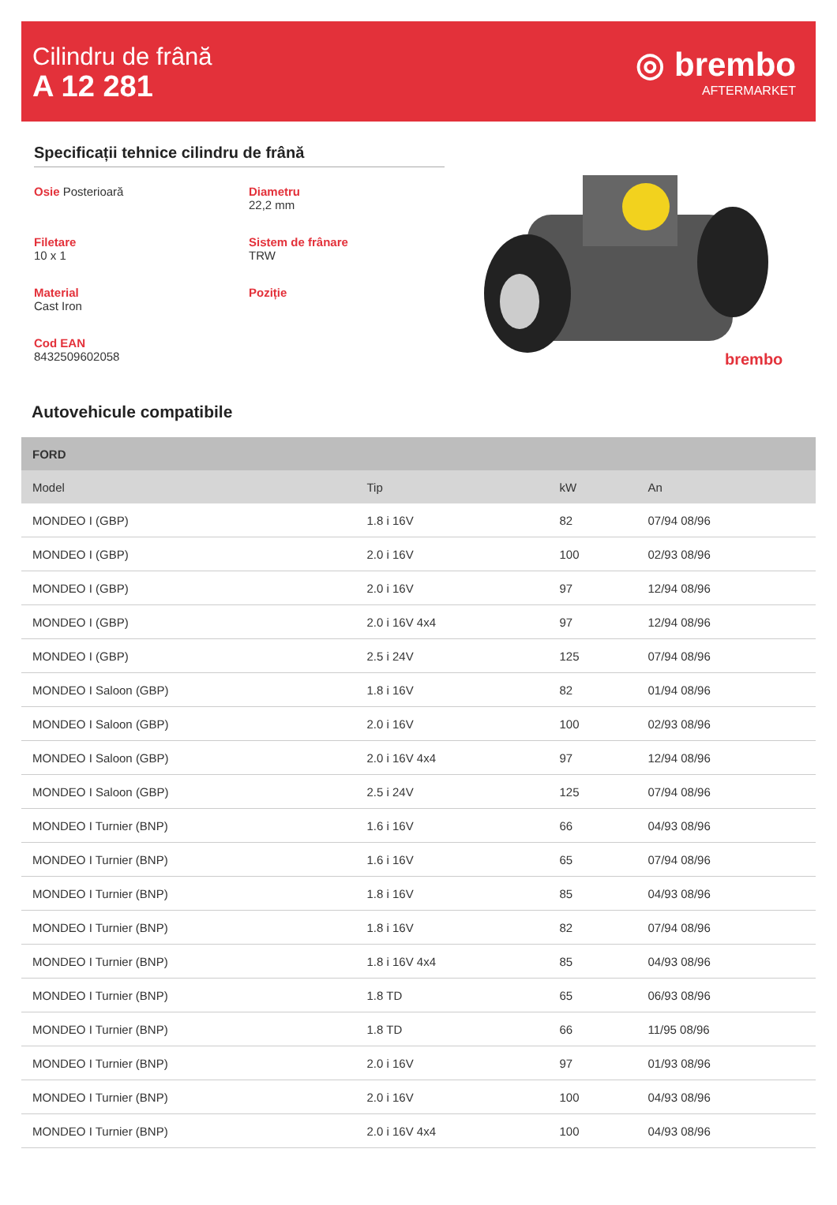Cilindru de frână
A 12 281
◎ brembo
AFTERMARKET
Specificații tehnice cilindru de frână
Osie Posterioară
Diametru
22,2 mm
Filetare
10 x 1
Sistem de frânare
TRW
Material
Cast Iron
Poziție
Cod EAN
8432509602058
brembo
Autovehicule compatibile
| FORD | | | |
| --- | --- | --- | --- |
| Model | Tip | kW | An |
| MONDEO I (GBP) | 1.8 i 16V | 82 | 07/94 08/96 |
| MONDEO I (GBP) | 2.0 i 16V | 100 | 02/93 08/96 |
| MONDEO I (GBP) | 2.0 i 16V | 97 | 12/94 08/96 |
| MONDEO I (GBP) | 2.0 i 16V 4x4 | 97 | 12/94 08/96 |
| MONDEO I (GBP) | 2.5 i 24V | 125 | 07/94 08/96 |
| MONDEO I Saloon (GBP) | 1.8 i 16V | 82 | 01/94 08/96 |
| MONDEO I Saloon (GBP) | 2.0 i 16V | 100 | 02/93 08/96 |
| MONDEO I Saloon (GBP) | 2.0 i 16V 4x4 | 97 | 12/94 08/96 |
| MONDEO I Saloon (GBP) | 2.5 i 24V | 125 | 07/94 08/96 |
| MONDEO I Turnier (BNP) | 1.6 i 16V | 66 | 04/93 08/96 |
| MONDEO I Turnier (BNP) | 1.6 i 16V | 65 | 07/94 08/96 |
| MONDEO I Turnier (BNP) | 1.8 i 16V | 85 | 04/93 08/96 |
| MONDEO I Turnier (BNP) | 1.8 i 16V | 82 | 07/94 08/96 |
| MONDEO I Turnier (BNP) | 1.8 i 16V 4x4 | 85 | 04/93 08/96 |
| MONDEO I Turnier (BNP) | 1.8 TD | 65 | 06/93 08/96 |
| MONDEO I Turnier (BNP) | 1.8 TD | 66 | 11/95 08/96 |
| MONDEO I Turnier (BNP) | 2.0 i 16V | 97 | 01/93 08/96 |
| MONDEO I Turnier (BNP) | 2.0 i 16V | 100 | 04/93 08/96 |
| MONDEO I Turnier (BNP) | 2.0 i 16V 4x4 | 100 | 04/93 08/96 |